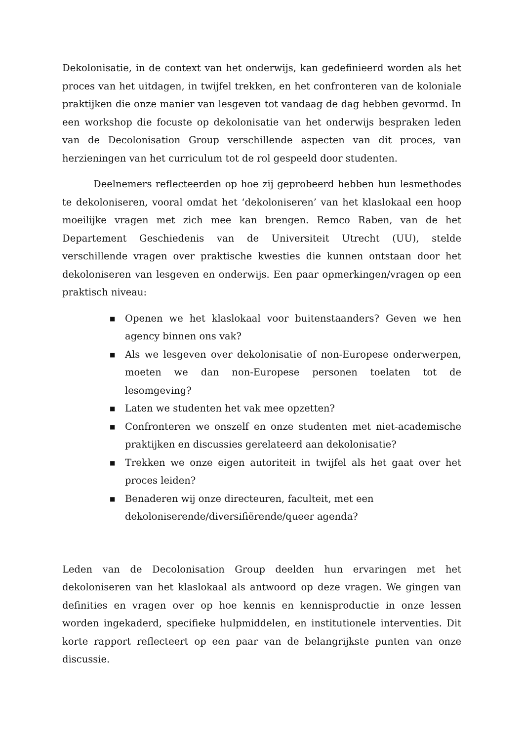Dekolonisatie, in de context van het onderwijs, kan gedefinieerd worden als het proces van het uitdagen, in twijfel trekken, en het confronteren van de koloniale praktijken die onze manier van lesgeven tot vandaag de dag hebben gevormd. In een workshop die focuste op dekolonisatie van het onderwijs bespraken leden van de Decolonisation Group verschillende aspecten van dit proces, van herzieningen van het curriculum tot de rol gespeeld door studenten.
Deelnemers reflecteerden op hoe zij geprobeerd hebben hun lesmethodes te dekoloniseren, vooral omdat het ‘dekoloniseren’ van het klaslokaal een hoop moeilijke vragen met zich mee kan brengen. Remco Raben, van de het Departement Geschiedenis van de Universiteit Utrecht (UU), stelde verschillende vragen over praktische kwesties die kunnen ontstaan door het dekoloniseren van lesgeven en onderwijs. Een paar opmerkingen/vragen op een praktisch niveau:
■ Openen we het klaslokaal voor buitenstaanders? Geven we hen agency binnen ons vak?
■ Als we lesgeven over dekolonisatie of non-Europese onderwerpen, moeten we dan non-Europese personen toelaten tot de lesomgeving?
■ Laten we studenten het vak mee opzetten?
■ Confronteren we onszelf en onze studenten met niet-academische praktijken en discussies gerelateerd aan dekolonisatie?
■ Trekken we onze eigen autoriteit in twijfel als het gaat over het proces leiden?
■ Benaderen wij onze directeuren, faculteit, met een dekoloniserende/diversifiërende/queer agenda?
Leden van de Decolonisation Group deelden hun ervaringen met het dekoloniseren van het klaslokaal als antwoord op deze vragen. We gingen van definities en vragen over op hoe kennis en kennisproductie in onze lessen worden ingekaderd, specifieke hulpmiddelen, en institutionele interventies. Dit korte rapport reflecteert op een paar van de belangrijkste punten van onze discussie.